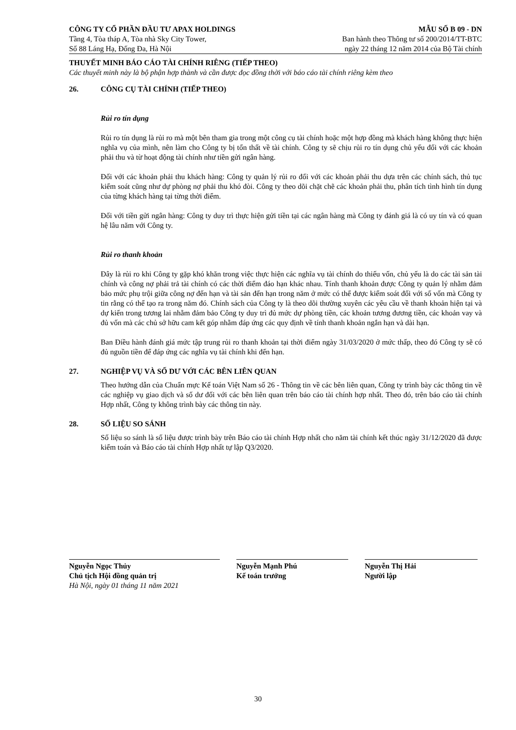CÔNG TY CỔ PHẦN ĐẦU TƯ APAX HOLDINGS
Tầng 4, Tòa tháp A, Tòa nhà Sky City Tower,
Số 88 Láng Hạ, Đống Đa, Hà Nội
MẪU SỐ B 09 - DN
Ban hành theo Thông tư số 200/2014/TT-BTC
ngày 22 tháng 12 năm 2014 của Bộ Tài chính
THUYẾT MINH BÁO CÁO TÀI CHÍNH RIÊNG (TIẾP THEO)
Các thuyết minh này là bộ phận hợp thành và cần được đọc đồng thời với báo cáo tài chính riêng kèm theo
26. CÔNG CỤ TÀI CHÍNH (TIẾP THEO)
Rủi ro tín dụng
Rủi ro tín dụng là rủi ro mà một bên tham gia trong một công cụ tài chính hoặc một hợp đồng mà khách hàng không thực hiện nghĩa vụ của mình, nên làm cho Công ty bị tổn thất về tài chính. Công ty sẽ chịu rủi ro tín dụng chủ yếu đối với các khoản phải thu và từ hoạt động tài chính như tiền gửi ngân hàng.
Đối với các khoản phải thu khách hàng: Công ty quản lý rủi ro đối với các khoản phải thu dựa trên các chính sách, thủ tục kiểm soát cũng như dự phòng nợ phải thu khó đòi. Công ty theo dõi chặt chẽ các khoản phải thu, phân tích tình hình tín dụng của từng khách hàng tại từng thời điểm.
Đối với tiền gửi ngân hàng: Công ty duy trì thực hiện gửi tiền tại các ngân hàng mà Công ty đánh giá là có uy tín và có quan hệ lâu năm với Công ty.
Rủi ro thanh khoản
Đây là rủi ro khi Công ty gặp khó khăn trong việc thực hiện các nghĩa vụ tài chính do thiếu vốn, chủ yếu là do các tài sản tài chính và công nợ phải trả tài chính có các thời điểm đáo hạn khác nhau. Tính thanh khoản được Công ty quản lý nhằm đảm bảo mức phụ trội giữa công nợ đến hạn và tài sản đến hạn trong năm ở mức có thể được kiểm soát đối với số vốn mà Công ty tin rằng có thể tạo ra trong năm đó. Chính sách của Công ty là theo dõi thường xuyên các yêu cầu về thanh khoản hiện tại và dự kiến trong tương lai nhằm đảm bảo Công ty duy trì đủ mức dự phòng tiền, các khoản tương đương tiền, các khoản vay và đủ vốn mà các chủ sở hữu cam kết góp nhằm đáp ứng các quy định về tính thanh khoản ngắn hạn và dài hạn.
Ban Điều hành đánh giá mức tập trung rủi ro thanh khoản tại thời điểm ngày 31/03/2020 ở mức thấp, theo đó Công ty sẽ có đủ nguồn tiền để đáp ứng các nghĩa vụ tài chính khi đến hạn.
27. NGHIỆP VỤ VÀ SỐ DƯ VỚI CÁC BÊN LIÊN QUAN
Theo hướng dẫn của Chuẩn mực Kế toán Việt Nam số 26 - Thông tin về các bên liên quan, Công ty trình bày các thông tin về các nghiệp vụ giao dịch và số dư đối với các bên liên quan trên báo cáo tài chính hợp nhất. Theo đó, trên báo cáo tài chính Hợp nhất, Công ty không trình bày các thông tin này.
28. SỐ LIỆU SO SÁNH
Số liệu so sánh là số liệu được trình bày trên Báo cáo tài chính Hợp nhất cho năm tài chính kết thúc ngày 31/12/2020 đã được kiểm toán và Báo cáo tài chính Hợp nhất tự lập Q3/2020.
Nguyễn Ngọc Thủy
Chủ tịch Hội đồng quản trị
Hà Nội, ngày 01 tháng 11 năm 2021
Nguyễn Mạnh Phú
Kế toán trưởng
Nguyễn Thị Hải
Người lập
30